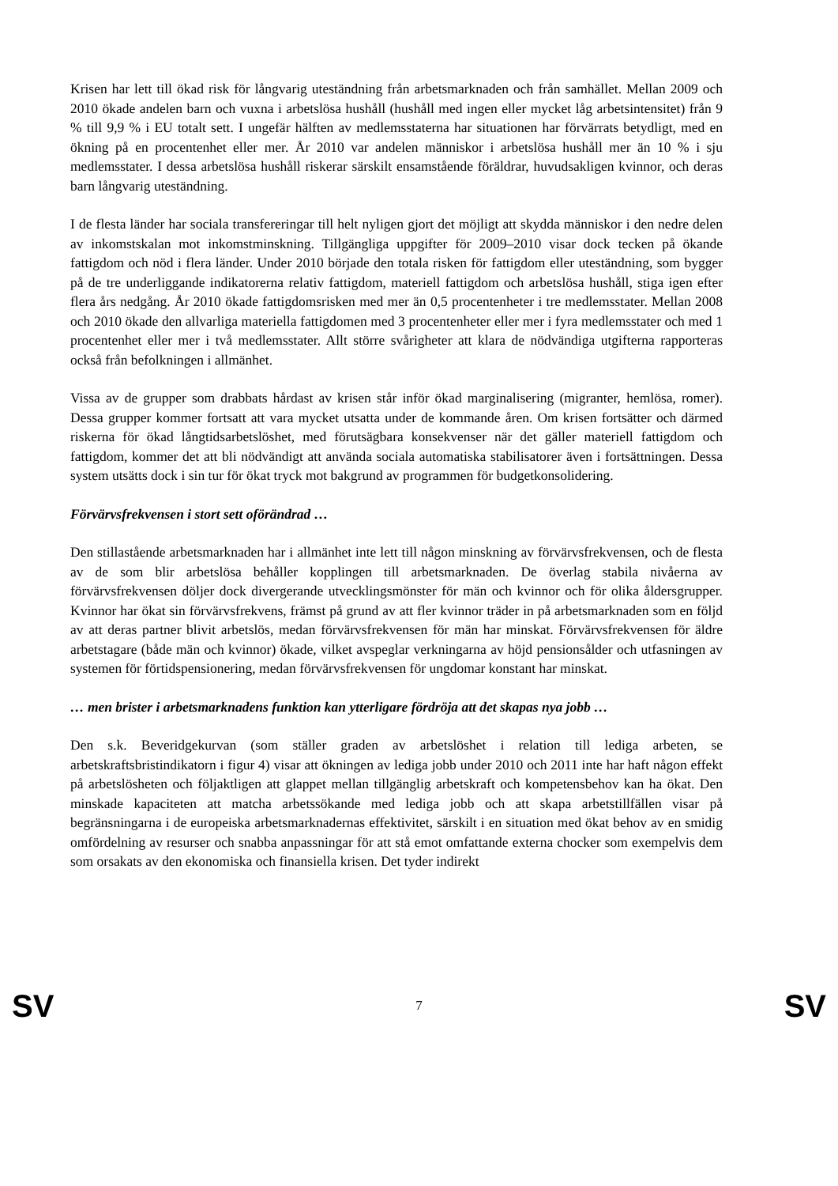Krisen har lett till ökad risk för långvarig uteständning från arbetsmarknaden och från samhället. Mellan 2009 och 2010 ökade andelen barn och vuxna i arbetslösa hushåll (hushåll med ingen eller mycket låg arbetsintensitet) från 9 % till 9,9 % i EU totalt sett. I ungefär hälften av medlemsstaterna har situationen har förvärrats betydligt, med en ökning på en procentenhet eller mer. År 2010 var andelen människor i arbetslösa hushåll mer än 10 % i sju medlemsstater. I dessa arbetslösa hushåll riskerar särskilt ensamstående föräldrar, huvudsakligen kvinnor, och deras barn långvarig uteständning.
I de flesta länder har sociala transfereringar till helt nyligen gjort det möjligt att skydda människor i den nedre delen av inkomstskalan mot inkomstminskning. Tillgängliga uppgifter för 2009–2010 visar dock tecken på ökande fattigdom och nöd i flera länder. Under 2010 började den totala risken för fattigdom eller uteständning, som bygger på de tre underliggande indikatorerna relativ fattigdom, materiell fattigdom och arbetslösa hushåll, stiga igen efter flera års nedgång. År 2010 ökade fattigdomsrisken med mer än 0,5 procentenheter i tre medlemsstater. Mellan 2008 och 2010 ökade den allvarliga materiella fattigdomen med 3 procentenheter eller mer i fyra medlemsstater och med 1 procentenhet eller mer i två medlemsstater. Allt större svårigheter att klara de nödvändiga utgifterna rapporteras också från befolkningen i allmänhet.
Vissa av de grupper som drabbats hårdast av krisen står inför ökad marginalisering (migranter, hemlösa, romer). Dessa grupper kommer fortsatt att vara mycket utsatta under de kommande åren. Om krisen fortsätter och därmed riskerna för ökad långtidsarbetslöshet, med förutsägbara konsekvenser när det gäller materiell fattigdom och fattigdom, kommer det att bli nödvändigt att använda sociala automatiska stabilisatorer även i fortsättningen. Dessa system utsätts dock i sin tur för ökat tryck mot bakgrund av programmen för budgetkonsolidering.
Förvärvsfrekvensen i stort sett oförändrad …
Den stillastående arbetsmarknaden har i allmänhet inte lett till någon minskning av förvärvsfrekvensen, och de flesta av de som blir arbetslösa behåller kopplingen till arbetsmarknaden. De överlag stabila nivåerna av förvärvsfrekvensen döljer dock divergerande utvecklingsmönster för män och kvinnor och för olika åldersgrupper. Kvinnor har ökat sin förvärvsfrekvens, främst på grund av att fler kvinnor träder in på arbetsmarknaden som en följd av att deras partner blivit arbetslös, medan förvärvsfrekvensen för män har minskat. Förvärvsfrekvensen för äldre arbetstagare (både män och kvinnor) ökade, vilket avspeglar verkningarna av höjd pensionsålder och utfasningen av systemen för förtidspensionering, medan förvärvsfrekvensen för ungdomar konstant har minskat.
… men brister i arbetsmarknadens funktion kan ytterligare fördröja att det skapas nya jobb …
Den s.k. Beveridgekurvan (som ställer graden av arbetslöshet i relation till lediga arbeten, se arbetskraftsbristindikatorn i figur 4) visar att ökningen av lediga jobb under 2010 och 2011 inte har haft någon effekt på arbetslösheten och följaktligen att glappet mellan tillgänglig arbetskraft och kompetensbehov kan ha ökat. Den minskade kapaciteten att matcha arbetssökande med lediga jobb och att skapa arbetstillfällen visar på begränsningarna i de europeiska arbetsmarknadernas effektivitet, särskilt i en situation med ökat behov av en smidig omfördelning av resurser och snabba anpassningar för att stå emot omfattande externa chocker som exempelvis dem som orsakats av den ekonomiska och finansiella krisen. Det tyder indirekt
SV 7 SV